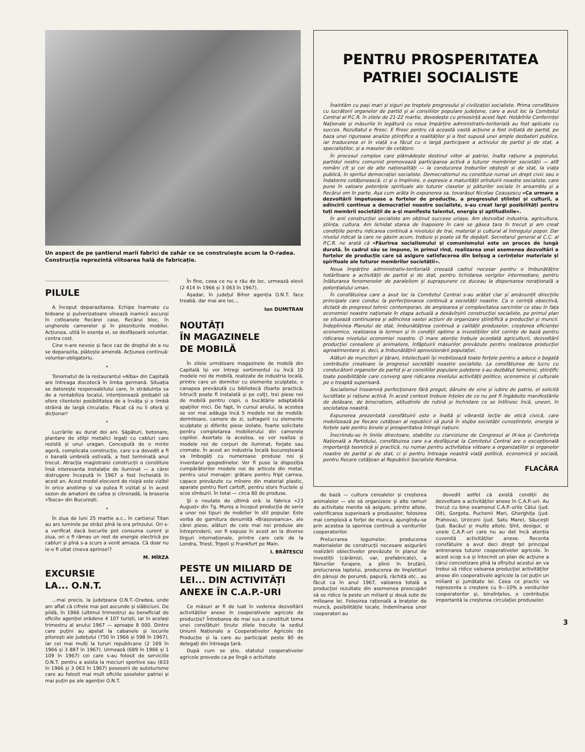Un aspect de pe șantierul marii fabrici de zahăr ce se construiește acum la O-radea. Construcția reprezintă viitoarea hală de fabricație.
PILULE
A început deparazitarea. Echipe înarmate cu bidoane și pulverizatoare vînează inamicii ascunși în cotloanele fiecărei case, fiecărui bloc, în ungherele camerelor și în plesniturile mobilei. Acțiunea, utilă în esența ei, se desfășoară voluntar, contra cost.
Cine n-are nevoie și face caz de dreptul de a nu se deparazita, plătește amendă. Acțiunea continuă: voluntar-obligatoriu.
*
Tonomatul de la restaurantul «Alba» din Capitală are întreaga discotecă în limba germană. Situația se datorește responsabilului care, în strădulnța sa de a rentabiliza localul, intenționează probabil să ofere clientelei posibilitatea de a învăța și o limbă străină de largă circulație. Păcat că nu îi oferă și dicționar!
*
Lucrările au durat doi ani. Săpături, betonare, plantare de stilpi metalici legați cu cabluri care rezistă și unui uragan. Concepută de o minte ageră, complicata construcție, care s-a dovedit a fi o banală umbrelă estivală, a fost terminată anul trecut. Atracția magistralei construcții o constituie însă interesanta instalație de iluminat — a cărei distrugere începută în 1967 a fost încheiată în acest an. Acest model elocvent de risipă este vizibil în orice anotimp și va putea fi vizitat și în acest sezon de amatorii de cafea și citronadă, la braseria «Tosca» din București.
*
În ziua de luni 25 martie a.c., în cartierul Titan au ars luminile pe străzi pînă la ora prînzului. Ori s-a verificat dacă becurile pot consuma curent și ziua, ori o fi rămas un rest de energie electrică pe cabluri și pînă s-a scurs a venit amiaza. Că doar nu le-o fi uitat cineva aprinse!?
M. MÎRZA
EXCURSIE
LA... O.N.T.
...mai precis, la județeana O.N.T.-Oradea, unde am aflat că cifrele mai pot ascunde și slăbiciuni. De pildă, în 1966 (ultimul trimestru) au beneficiat de oficiile agenției orădene 4 107 turiști, iar în același trimestru al anului 1967 — aproape 8 000. Dintre care puțini au apelat la cabanele și locurile pitorești ale județului (750 în 1966 și 598 în 1967), iar cei mai mulți la tururi republicane (2 169 în 1966 și 3 887 în 1967). Urmează (689 în 1966 și 1 109 în 1967) cei care s-au folosit de serviciile O.N.T. pentru a asista la meciuri sportive sau (833 în 1966 și 3 063 în 1967) posesorii de autoturisme care au folosit mai mult oficiile șoselelor patriei și mai puțin pe ale agenției O.N.T.
În fine, ceea ce nu e rău de loc, urmează elevii (2 414 în 1966 și 3 063 în 1967).
Așadar, în județul Bihor agenția O.N.T. face treabă, dar mai are loc...
Ion DUMITRAN
NOUTĂȚI
ÎN MAGAZINELE
DE MOBILĂ
În zilele următoare magazinele de mobilă din Capitală își vor întregi sortimentul cu încă 10 modele noi de mobilă, realizate de industria locală, printre care un dormitor cu elemente sculptate, o canapea prevăzută cu bibliotecă (foarte practică, întrucît poate fi instalată și pe colț), trei piese noi de mobilă pentru copii, o bucătărie adaptabilă spațiilor mici. De fapt, în cursul anului, la acestea se vor mai adăuga încă 5 modele noi de mobilă: dormitoare, camere de zi, sufragerii cu elemente sculptate și diferite piese izolate, foarte solicitate pentru completarea mobilierului din camerele copiilor. Asortate la acestea, se vor realiza și modele noi de corpuri de iluminat, forjate sau cromate. În acest an industria locală bucureșteană va îmbogăți cu numeroase produse noi și inventarul gospodinelor. Vor fi puse la dispoziția cumpărătorilor modele noi de articole din metal, pentru uzul menajer: grătare pentru fript carnea, capace prevăzute cu mînere din material plastic, aparate pentru fiert cartofi, pentru stors fructele și scos sîmburii. În total — circa 80 de produse.
Și o noutate de ultimă oră: la fabrica «23 August» din Tg. Mureș a început producția de serie a unor noi tipuri de mobilier în stil popular. Este vorba de garnitura denumită «Brașoveanca», ale cărei piese, alături de cele mai noi produse ale întreprinderii, vor fi expuse în acest an la diverse tîrguri internaționale, printre care cele de la Londra, Triest, Tripoli și Frankfurt pe Main.
I. BRĂTESCU
PESTE UN MILIARD DE LEI... DIN ACTIVITĂȚI ANEXE ÎN C.A.P.-URI
Ce măsuri ar fi de luat în vederea dezvoltării activităților anexe în cooperativele agricole de producție? Întrebarea de mai sus a constituit tema unei consfătuiri ținute zilele trecute la sediul Uniunii Naționale a Cooperativelor Agricole de Producție și la care au participat peste 80 de delegați din întreaga țară.
După cum se știe, statutul cooperativelor agricole prevede ca pe lîngă o activitate
PENTRU PROSPERITATEA PATRIEI SOCIALISTE
Înaintăm cu pași mari și siguri pe treptele progresului și civilizației socialiste. Prima consfătuire cu lucrătorii organelor de partid și ai consiliilor populare județene, care a avut loc la Comitetul Central al P.C.R. în zilele de 21-22 martie, dovedește cu prisosință acest fapt. Hotărîrile Conferinței Naționale și măsurile în legătură cu noua împărțire administrativ-teritorială au fost aplicate cu succes. Rezultatul e firesc. E firesc pentru că această vastă acțiune a fost inițiată de partid, pe baza unei riguroase analize științifice a realităților și a fost supusă unei ample dezbateri publice, iar traducerea ei în viață s-a făcut cu o largă participare a activului de partid și de stat, a specialiștilor, și a maselor de cetățeni.
În procesul complex care plămădește destinul viitor al patriei, înalta rațiune a poporului, partidul nostru comunist promovează participarea activă a tuturor membrilor societății — atît români cît și cei de alte naționalități — la conducerea treburilor obștești și de stat, la viața publică, în spiritul democrației socialiste. Democratismul nu constituie numai un drept civic sau o îndatorire cetățenească, ci și o împlinire, o expresie a maturității orînduirii noastre socialiste, care pune în valoare potențele spirituale ale tuturor claselor și păturilor sociale în ansamblu și a fiecărui om în parte. Așa cum arăta în expunerea sa, tovarășul Nicolae Ceaușescu «Ca urmare a dezvoltării impetuoase a forțelor de producție, a progresului științei și culturii, a adîncirii continue a democrației noastre socialiste, s-au creat largi posibilități pentru toți membrii societății de a-și manifesta talentul, energia și aptitudinile».
În anii construcției socialiste am obținut succese uriașe. Am dezvoltat industria, agricultura, știința, cultura. Am lichidat starea de înapoiere în care se găsea țara în trecut și am creat condițiile pentru ridicarea continuă a nivelului de trai, material și cultural al întregului popor. Dar nivelul ridicat la care ne găsim acum, trebuie și poate să fie depășit. Secretarul general al C.C. al P.C.R. ne arată că «Făurirea socialismului și comunismului este un proces de lungă durată. În cadrul său se impune, în primul rînd, realizarea unei asemenea dezvoltări a forțelor de producție care să asigure satisfacerea din belșug a cerințelor materiale și spirituale ale tuturor membrilor societății».
Noua împărțire administrativ-teritorială creează cadrul necesar pentru o îmbunătățire hotărîtoare a activității de partid și de stat, pentru lichidarea verigilor intermediare, pentru înlăturarea fenomenelor de paralelism și suprapunere ce duceau la dispersarea nerațională a potențialului uman.
În consfătuirea care a avut loc la Comitetul Central s-au arătat clar și amănunțit direcțiile principale care conduc la perfecționarea continuă a societății noastre. Ca o cerință obiectivă, dictată de progresul tehnic contemporan, de amploarea și complexitatea sarcinilor ce stau în fața economiei noastre naționale în etapa actuală a desăvîrșirii construcției socialiste, pe primul plan se situează continuarea și adîncirea vastei acțiuni de organizare științifică a producției și muncii. Îndeplinirea Planului de stat, îmbunătățirea continuă a calității produselor, creșterea eficienței economice, realizarea la termen și în condiții optime a investițiilor sînt cerințe de bază pentru ridicarea nivelului economiei noastre. O mare atenție trebuie acordată agriculturii, dezvoltării producției cerealiere și animaliere, înfăptuirii măsurilor prevăzute pentru realizarea producției agroalimentare și, deci, a îmbunătățirii aprovizionării populației.
Alături de muncitori și țărani, intelectualii își mobilizează toate forțele pentru a aduce o bogată contribuție creatoare la progresul societății noastre socialiste. La consfătuirea de lucru cu conducătorii organelor de partid și ai consiliilor populare județene s-au dezbătut temeinic, științific toate posibilitățile care converg spre ridicarea nivelului activității politice, economice și culturale pe o treaptă superioară.
Socialismul înseamnă perfecționare fără preget, dăruire de sine și iubire de patrie, el solicită luciditate și rațiune activă. În acest context trebuie înțeles de ce nu pot fi îngăduite manifestările de delăsare, de birocratism, atitudinile de rutină și închistare ce se întîlnesc încă, uneori, în societatea noastră.
Expunerea prezentată consfătuirii este o înaltă și vibrantă lecție de etică civică, care mobilizează pe fiecare cetățean al republicii să pună în slujba societății cunoștințele, energia și forțele sale pentru binele și prosperitatea întregii națiuni.
Înscriindu-se în liniile directoare, stabilite cu clarviziune de Congresul al IX-lea și Conferința Națională a Partidului, consfătuirea care s-a desfășurat la Comitetul Central are o excepțională importanță teoretică și practică, nu numai pentru activitatea viitoare a organizațiilor și organelor noastre de partid și de stat, ci și pentru întreaga noastră viață politică, economică și socială, pentru fiecare cetățean al Republicii Socialiste România.
FLACĂRA
de bază — cultura cerealelor și creșterea animalelor — ele să organizeze și alte ramuri de activitate menite să asigure, printre altele, valorificarea superioară a produselor, folosirea mai complexă a forței de munca, ajungîndu-se prin acestea la sporirea continuă a veniturilor cooperatorilor.
Prelucrarea legumelor, producerea materialelor de construcții necesare asigurării realizării obiectivelor prevăzute în planul de investiții (cărămizi, var, prefabricate), a făinurilor furajere, a pîinii în brutării, prelucrarea laptelui, producerea de împletituri din pănuși de porumb, papură, răchită etc., au făcut ca în anul 1967, valoarea totală a producției rezultate din asemenea preocupări să se ridice la peste un miliard și două sute de milioane lei. Folosirea rațională a brațelor de muncă, posibilitățile locale, îndemînarea unor cooperatori au
dovedit astfel că există condiții de dezvoltare a activităților anexe în C.A.P.-uri. Au trecut cu bine examenul C.A.P.-urile Călui (jud. Olt), Gorgota, Puchenii Mari, Gherghița (jud. Prahova), Urziceni (jud. Satu Mare), Săucești (jud. Bacău) și multe altele. Sînt, desigur, și unele C.A.P.-uri care nu au dat încă atenția cuvenită activităților anexe. Recenta consfătuire a avut deci drept țel principal antrenarea tuturor cooperativelor agricole. În acest scop s-a și întocmit un plan de acțiune a cărui concretizare pînă la sfîrșitul acestui an va trebui să ridice valoarea producției activităților anexe din cooperativele agricole la cel puțin un miliard și jumătate lei. Ceea ce practic va reprezenta o creștere cu 9—10% a veniturilor cooperatorilor și, bineînțeles, o contribuție importantă la creșterea circulației produselor.
3